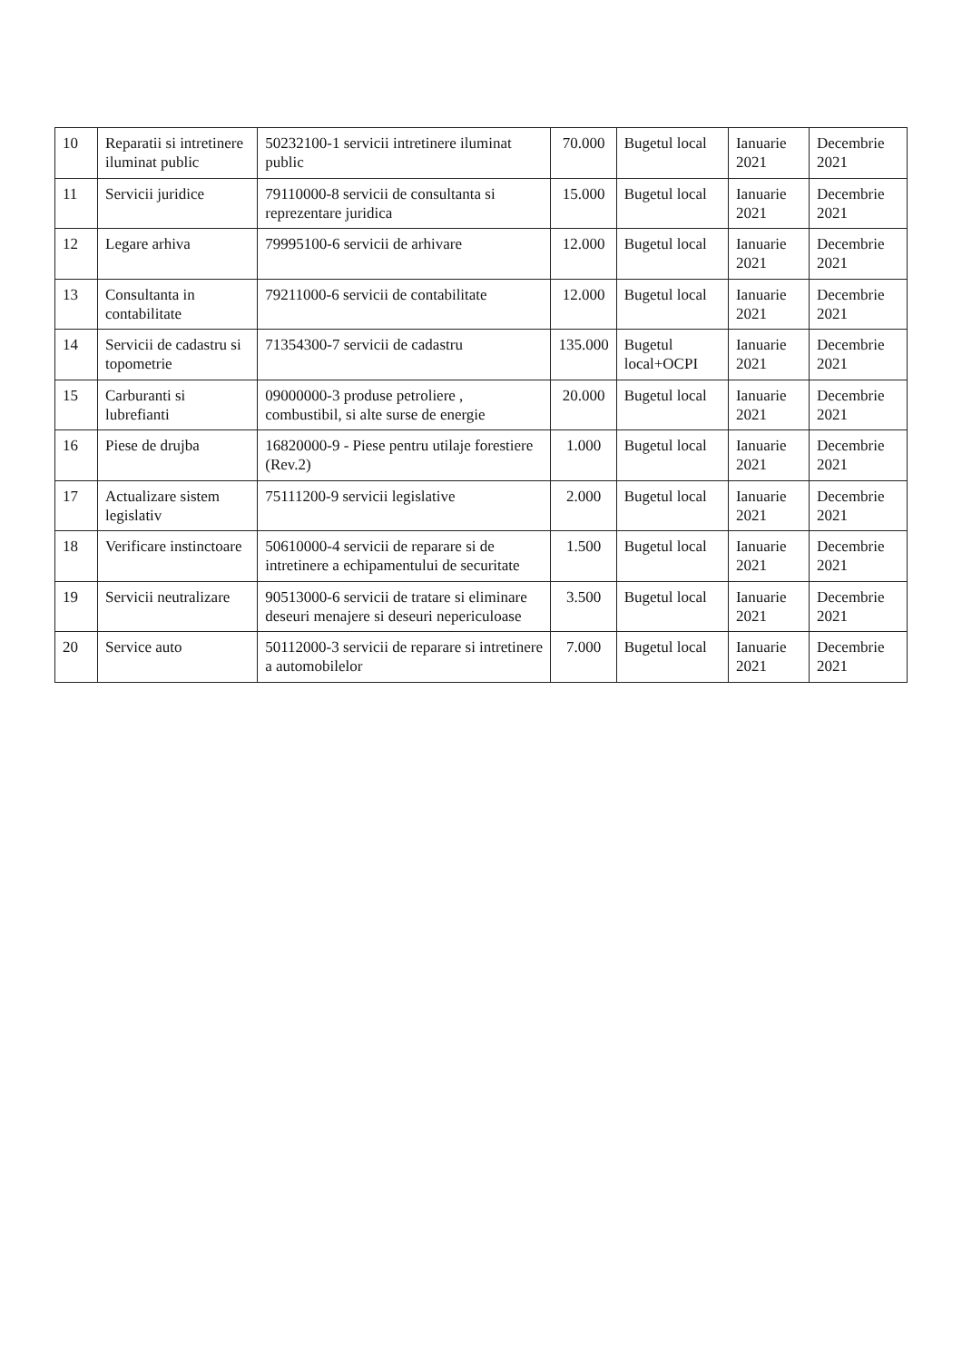| 10 | Reparatii si intretinere iluminat public | 50232100-1 servicii intretinere iluminat public | 70.000 | Bugetul local | Ianuarie 2021 | Decembrie 2021 |
| 11 | Servicii juridice | 79110000-8 servicii de consultanta si reprezentare juridica | 15.000 | Bugetul local | Ianuarie 2021 | Decembrie 2021 |
| 12 | Legare arhiva | 79995100-6 servicii de arhivare | 12.000 | Bugetul local | Ianuarie 2021 | Decembrie 2021 |
| 13 | Consultanta in contabilitate | 79211000-6 servicii de contabilitate | 12.000 | Bugetul local | Ianuarie 2021 | Decembrie 2021 |
| 14 | Servicii de cadastru si topometrie | 71354300-7 servicii de cadastru | 135.000 | Bugetul local+OCPI | Ianuarie 2021 | Decembrie 2021 |
| 15 | Carburanti si lubrefianti | 09000000-3 produse petroliere , combustibil, si alte surse de energie | 20.000 | Bugetul local | Ianuarie 2021 | Decembrie 2021 |
| 16 | Piese de drujba | 16820000-9 - Piese pentru utilaje forestiere (Rev.2) | 1.000 | Bugetul local | Ianuarie 2021 | Decembrie 2021 |
| 17 | Actualizare sistem legislativ | 75111200-9 servicii legislative | 2.000 | Bugetul local | Ianuarie 2021 | Decembrie 2021 |
| 18 | Verificare instinctoare | 50610000-4 servicii de reparare si de intretinere a echipamentului de securitate | 1.500 | Bugetul local | Ianuarie 2021 | Decembrie 2021 |
| 19 | Servicii neutralizare | 90513000-6 servicii de tratare si eliminare deseuri menajere si deseuri nepericuloase | 3.500 | Bugetul local | Ianuarie 2021 | Decembrie 2021 |
| 20 | Service auto | 50112000-3 servicii de reparare si intretinere a automobilelor | 7.000 | Bugetul local | Ianuarie 2021 | Decembrie 2021 |